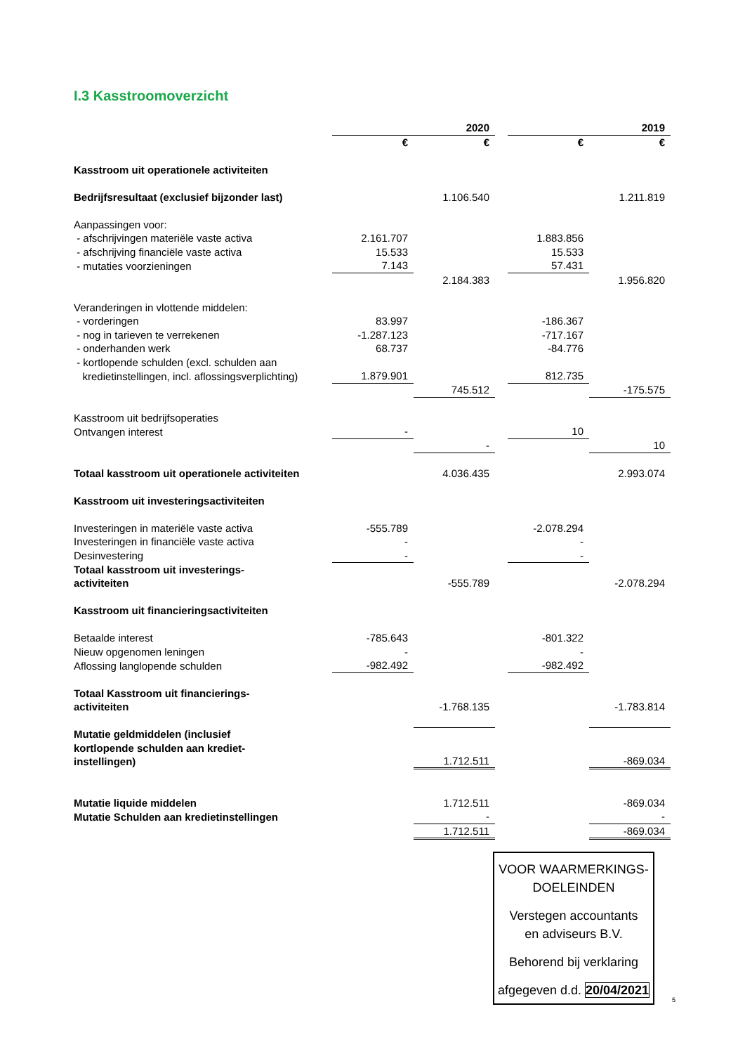I.3 Kasstroomoverzicht
| | | 2020 | | | 2019 |
| --- | --- | --- | --- | --- | --- |
| | € | € | | € | € |
| Kasstroom uit operationele activiteiten | | | | | |
| Bedrijfsresultaat (exclusief bijzonder last) | | 1.106.540 | | | 1.211.819 |
| Aanpassingen voor: | | | | | |
| - afschrijvingen materiële vaste activa | 2.161.707 | | | 1.883.856 | |
| - afschrijving financiële vaste activa | 15.533 | | | 15.533 | |
| - mutaties voorzieningen | 7.143 | | | 57.431 | |
| | | 2.184.383 | | | 1.956.820 |
| Veranderingen in vlottende middelen: | | | | | |
| - vorderingen | 83.997 | | | -186.367 | |
| - nog in tarieven te verrekenen | -1.287.123 | | | -717.167 | |
| - onderhanden werk | 68.737 | | | -84.776 | |
| - kortlopende schulden (excl. schulden aan | | | | | |
| kredietinstellingen, incl. aflossingsverplichting) | 1.879.901 | | | 812.735 | |
| | | 745.512 | | | -175.575 |
| Kasstroom uit bedrijfsoperaties | | | | | |
| Ontvangen interest | - | | | 10 | |
| | | - | | | 10 |
| Totaal kasstroom uit operationele activiteiten | | 4.036.435 | | | 2.993.074 |
| Kasstroom uit investeringsactiviteiten | | | | | |
| Investeringen in materiële vaste activa | -555.789 | | | -2.078.294 | |
| Investeringen in financiële vaste activa | - | | | - | |
| Desinvestering | - | | | - | |
| Totaal kasstroom uit investerings- activiteiten | | -555.789 | | | -2.078.294 |
| Kasstroom uit financieringsactiviteiten | | | | | |
| Betaalde interest | -785.643 | | | -801.322 | |
| Nieuw opgenomen leningen | - | | | - | |
| Aflossing langlopende schulden | -982.492 | | | -982.492 | |
| Totaal Kasstroom uit financierings- activiteiten | | -1.768.135 | | | -1.783.814 |
| Mutatie geldmiddelen (inclusief kortlopende schulden aan krediet- instellingen) | | 1.712.511 | | | -869.034 |
| Mutatie liquide middelen | | 1.712.511 | | | -869.034 |
| Mutatie Schulden aan kredietinstellingen | | - | | | - |
| | | 1.712.511 | | | -869.034 |
VOOR WAARMERKINGS-
DOELEINDEN
Verstegen accountants
en adviseurs B.V.
Behorend bij verklaring
afgegeven d.d. 20/04/2021
5